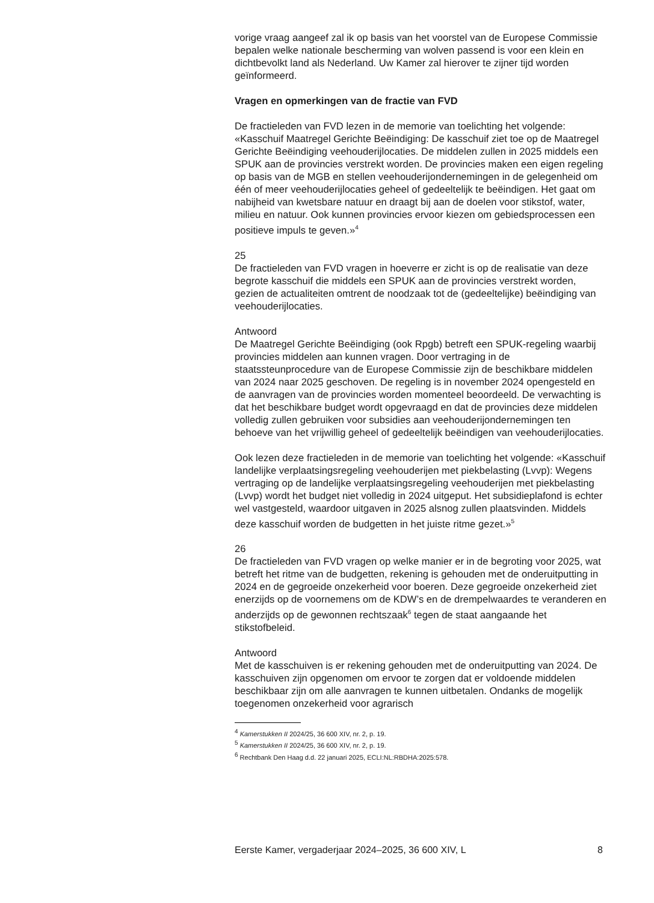vorige vraag aangeef zal ik op basis van het voorstel van de Europese Commissie bepalen welke nationale bescherming van wolven passend is voor een klein en dichtbevolkt land als Nederland. Uw Kamer zal hierover te zijner tijd worden geïnformeerd.
Vragen en opmerkingen van de fractie van FVD
De fractieleden van FVD lezen in de memorie van toelichting het volgende: «Kasschuif Maatregel Gerichte Beëindiging: De kasschuif ziet toe op de Maatregel Gerichte Beëindiging veehouderijlocaties. De middelen zullen in 2025 middels een SPUK aan de provincies verstrekt worden. De provincies maken een eigen regeling op basis van de MGB en stellen veehouderijondernemingen in de gelegenheid om één of meer veehouderijlocaties geheel of gedeeltelijk te beëindigen. Het gaat om nabijheid van kwetsbare natuur en draagt bij aan de doelen voor stikstof, water, milieu en natuur. Ook kunnen provincies ervoor kiezen om gebiedsprocessen een positieve impuls te geven.»<sup>4</sup>
25
De fractieleden van FVD vragen in hoeverre er zicht is op de realisatie van deze begrote kasschuif die middels een SPUK aan de provincies verstrekt worden, gezien de actualiteiten omtrent de noodzaak tot de (gedeeltelijke) beëindiging van veehouderijlocaties.
Antwoord
De Maatregel Gerichte Beëindiging (ook Rpgb) betreft een SPUK-regeling waarbij provincies middelen aan kunnen vragen. Door vertraging in de staatssteunprocedure van de Europese Commissie zijn de beschikbare middelen van 2024 naar 2025 geschoven. De regeling is in november 2024 opengesteld en de aanvragen van de provincies worden momenteel beoordeeld. De verwachting is dat het beschikbare budget wordt opgevraagd en dat de provincies deze middelen volledig zullen gebruiken voor subsidies aan veehouderijondernemingen ten behoeve van het vrijwillig geheel of gedeeltelijk beëindigen van veehouderijlocaties.
Ook lezen deze fractieleden in de memorie van toelichting het volgende: «Kasschuif landelijke verplaatsingsregeling veehouderijen met piekbelasting (Lvvp): Wegens vertraging op de landelijke verplaatsingsregeling veehouderijen met piekbelasting (Lvvp) wordt het budget niet volledig in 2024 uitgeput. Het subsidieplafond is echter wel vastgesteld, waardoor uitgaven in 2025 alsnog zullen plaatsvinden. Middels deze kasschuif worden de budgetten in het juiste ritme gezet.»<sup>5</sup>
26
De fractieleden van FVD vragen op welke manier er in de begroting voor 2025, wat betreft het ritme van de budgetten, rekening is gehouden met de onderuitputting in 2024 en de gegroeide onzekerheid voor boeren. Deze gegroeide onzekerheid ziet enerzijds op de voornemens om de KDW’s en de drempelwaardes te veranderen en anderzijds op de gewonnen rechtszaak<sup>6</sup> tegen de staat aangaande het stikstofbeleid.
Antwoord
Met de kasschuiven is er rekening gehouden met de onderuitputting van 2024. De kasschuiven zijn opgenomen om ervoor te zorgen dat er voldoende middelen beschikbaar zijn om alle aanvragen te kunnen uitbetalen. Ondanks de mogelijk toegenomen onzekerheid voor agrarisch
<sup>4</sup> Kamerstukken II 2024/25, 36 600 XIV, nr. 2, p. 19.
<sup>5</sup> Kamerstukken II 2024/25, 36 600 XIV, nr. 2, p. 19.
<sup>6</sup> Rechtbank Den Haag d.d. 22 januari 2025, ECLI:NL:RBDHA:2025:578.
Eerste Kamer, vergaderjaar 2024–2025, 36 600 XIV, L 8